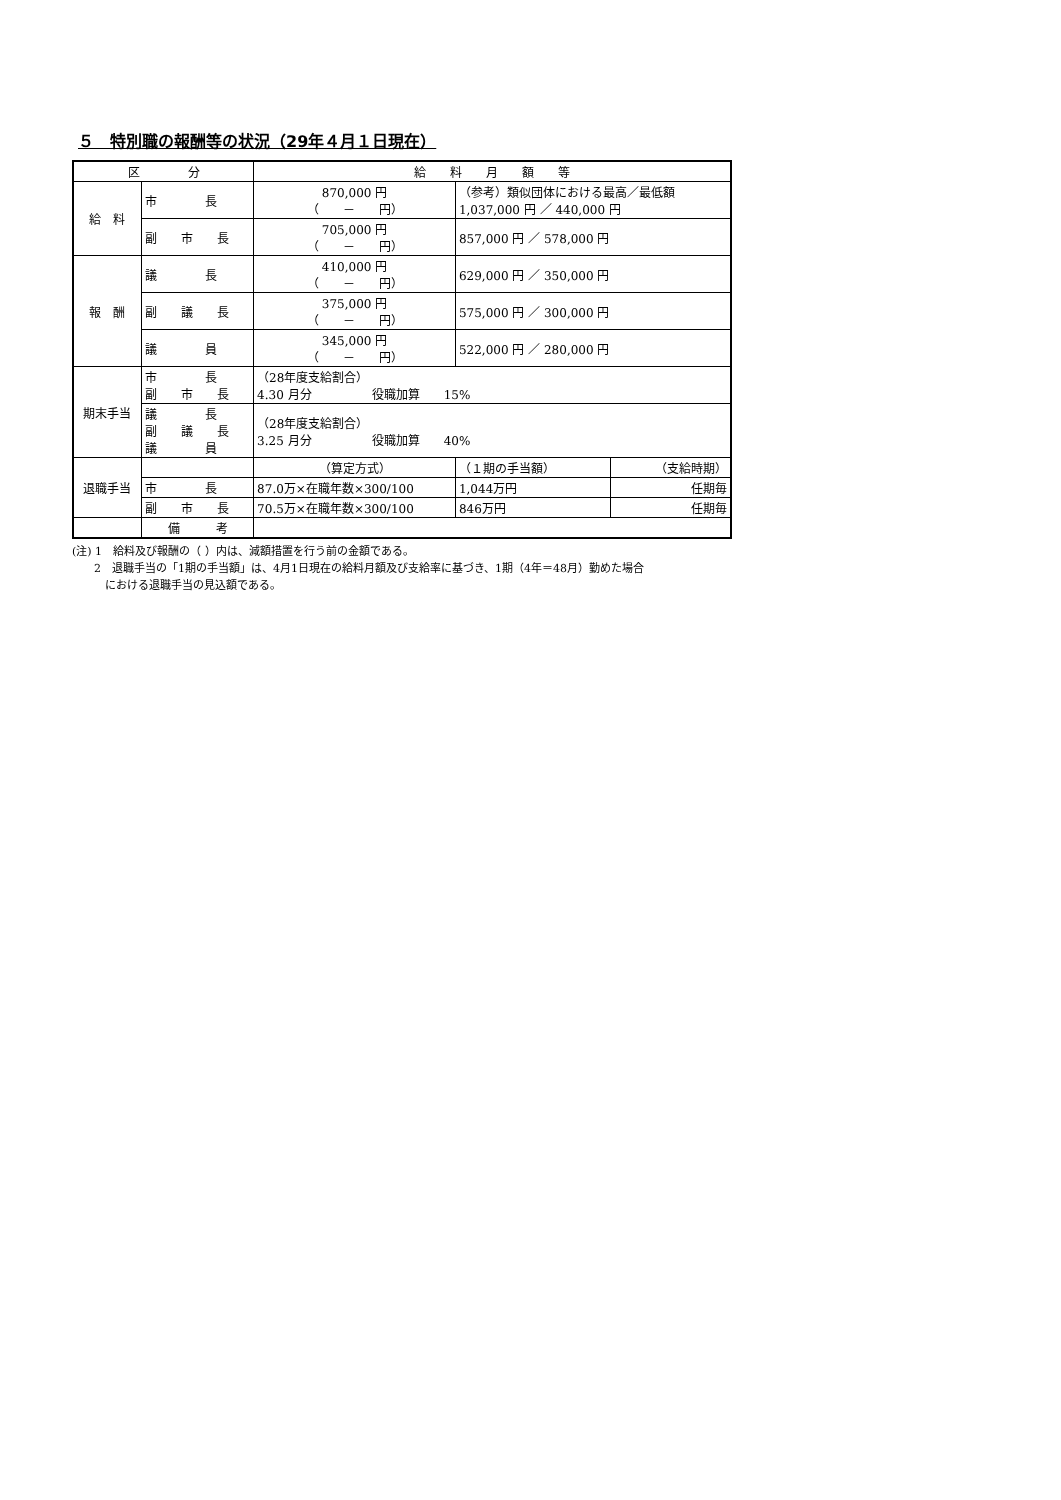５　特別職の報酬等の状況（29年４月１日現在）
| 区 分 | | 給 料 月 額 等 | | |
| --- | --- | --- | --- | --- |
| 給 料 | 市 長 | 870,000 円 （ － 円） | （参考）類似団体における最高／最低額 1,037,000 円 ／ 440,000 円 | |
| | 副 市 長 | 705,000 円 （ － 円） | 857,000 円 ／ 578,000 円 | |
| 報 酬 | 議 長 | 410,000 円 （ － 円） | 629,000 円 ／ 350,000 円 | |
| | 副 議 長 | 375,000 円 （ － 円） | 575,000 円 ／ 300,000 円 | |
| | 議 員 | 345,000 円 （ － 円） | 522,000 円 ／ 280,000 円 | |
| 期末手当 | 市 長 副 市 長 | （28年度支給割合） 4.30 月分 役職加算 15% | | |
| | 議 長 副 議 長 議 員 | （28年度支給割合） 3.25 月分 役職加算 40% | | |
| 退職手当 | | （算定方式） | （１期の手当額） | （支給時期） |
| | 市 長 | 87.0万×在職年数×300/100 | 1,044万円 | 任期毎 |
| | 副 市 長 | 70.5万×在職年数×300/100 | 846万円 | 任期毎 |
| | 備 考 | | | |
(注) 1　給料及び報酬の（ ）内は、減額措置を行う前の金額である。
　　2　退職手当の「1期の手当額」は、4月1日現在の給料月額及び支給率に基づき、1期（4年＝48月）勤めた場合
　　　における退職手当の見込額である。